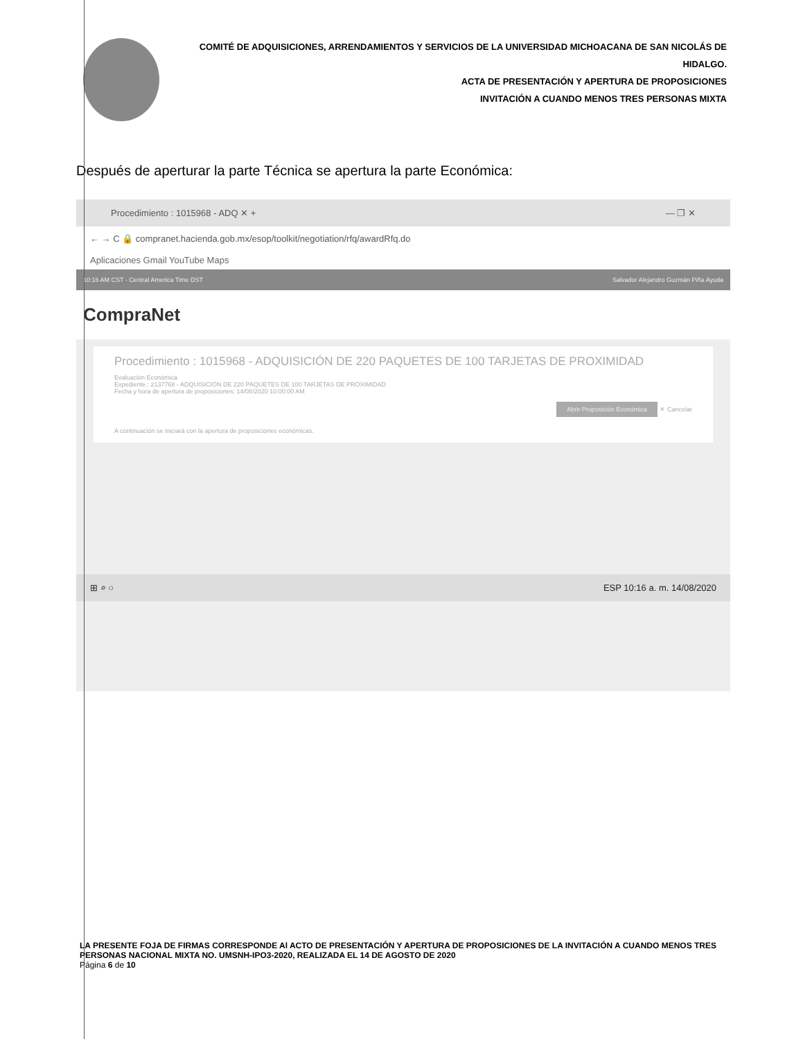COMITÉ DE ADQUISICIONES, ARRENDAMIENTOS Y SERVICIOS DE LA UNIVERSIDAD MICHOACANA DE SAN NICOLÁS DE HIDALGO.
ACTA DE PRESENTACIÓN Y APERTURA DE PROPOSICIONES
INVITACIÓN A CUANDO MENOS TRES PERSONAS MIXTA
Después de aperturar la parte Técnica se apertura la parte Económica:
Procedimiento : 1015968 - ADQ ✕ + — ❐ ✕
← → C 🔒 compranet.hacienda.gob.mx/esop/toolkit/negotiation/rfq/awardRfq.do
Aplicaciones Gmail YouTube Maps
10:16 AM CST - Central America Time DST Salvador Alejandro Guzmán Piña Ayuda
CompraNet
Procedimiento : 1015968 - ADQUISICIÓN DE 220 PAQUETES DE 100 TARJETAS DE PROXIMIDAD
Evaluación Económica
Expediente : 2137768 - ADQUISICIÓN DE 220 PAQUETES DE 100 TARJETAS DE PROXIMIDAD
Fecha y hora de apertura de proposiciones: 14/08/2020 10:00:00 AM
Abrir Proposición Económica ✕ Cancelar
A continuación se iniciará con la apertura de proposiciones económicas.
⊞ ⌕ ○ ESP 10:16 a. m. 14/08/2020
LA PRESENTE FOJA DE FIRMAS CORRESPONDE Al ACTO DE PRESENTACIÓN Y APERTURA DE PROPOSICIONES DE LA INVITACIÓN A CUANDO MENOS TRES PERSONAS NACIONAL MIXTA NO. UMSNH-IPO3-2020, REALIZADA EL 14 DE AGOSTO DE 2020
Página 6 de 10